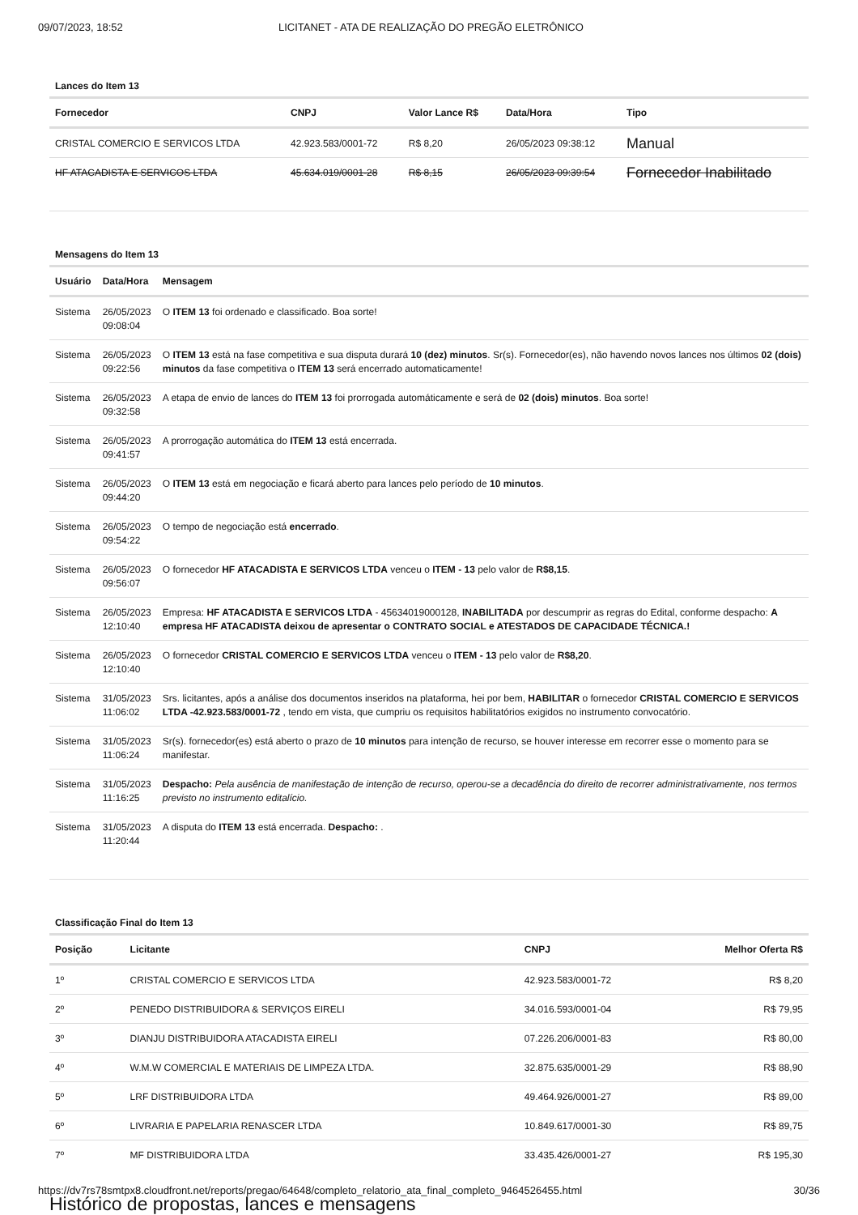09/07/2023, 18:52 LICITANET - ATA DE REALIZAÇÃO DO PREGÃO ELETRÔNICO
Lances do Item 13
| Fornecedor | CNPJ | Valor Lance R$ | Data/Hora | Tipo |
| --- | --- | --- | --- | --- |
| CRISTAL COMERCIO E SERVICOS LTDA | 42.923.583/0001-72 | R$ 8,20 | 26/05/2023 09:38:12 | Manual |
| HF ATACADISTA E SERVICOS LTDA | 45.634.019/0001-28 | R$ 8,15 | 26/05/2023 09:39:54 | Fornecedor Inabilitado |
Mensagens do Item 13
| Usuário | Data/Hora | Mensagem |
| --- | --- | --- |
| Sistema | 26/05/2023 09:08:04 | O ITEM 13 foi ordenado e classificado. Boa sorte! |
| Sistema | 26/05/2023 09:22:56 | O ITEM 13 está na fase competitiva e sua disputa durará 10 (dez) minutos . Sr(s). Fornecedor(es), não havendo novos lances nos últimos 02 (dois) minutos da fase competitiva o ITEM 13 será encerrado automaticamente! |
| Sistema | 26/05/2023 09:32:58 | A etapa de envio de lances do ITEM 13 foi prorrogada automáticamente e será de 02 (dois) minutos . Boa sorte! |
| Sistema | 26/05/2023 09:41:57 | A prorrogação automática do ITEM 13 está encerrada. |
| Sistema | 26/05/2023 09:44:20 | O ITEM 13 está em negociação e ficará aberto para lances pelo período de 10 minutos . |
| Sistema | 26/05/2023 09:54:22 | O tempo de negociação está encerrado . |
| Sistema | 26/05/2023 09:56:07 | O fornecedor HF ATACADISTA E SERVICOS LTDA venceu o ITEM - 13 pelo valor de R$8,15 . |
| Sistema | 26/05/2023 12:10:40 | Empresa: HF ATACADISTA E SERVICOS LTDA - 45634019000128, INABILITADA por descumprir as regras do Edital, conforme despacho: A empresa HF ATACADISTA deixou de apresentar o CONTRATO SOCIAL e ATESTADOS DE CAPACIDADE TÉCNICA.! |
| Sistema | 26/05/2023 12:10:40 | O fornecedor CRISTAL COMERCIO E SERVICOS LTDA venceu o ITEM - 13 pelo valor de R$8,20 . |
| Sistema | 31/05/2023 11:06:02 | Srs. licitantes, após a análise dos documentos inseridos na plataforma, hei por bem, HABILITAR o fornecedor CRISTAL COMERCIO E SERVICOS LTDA -42.923.583/0001-72 , tendo em vista, que cumpriu os requisitos habilitatórios exigidos no instrumento convocatório. |
| Sistema | 31/05/2023 11:06:24 | Sr(s). fornecedor(es) está aberto o prazo de 10 minutos para intenção de recurso, se houver interesse em recorrer esse o momento para se manifestar. |
| Sistema | 31/05/2023 11:16:25 | Despacho: Pela ausência de manifestação de intenção de recurso, operou-se a decadência do direito de recorrer administrativamente, nos termos previsto no instrumento editalício. |
| Sistema | 31/05/2023 11:20:44 | A disputa do ITEM 13 está encerrada. Despacho: . |
Classificação Final do Item 13
| Posição | Licitante | CNPJ | Melhor Oferta R$ |
| --- | --- | --- | --- |
| 1º | CRISTAL COMERCIO E SERVICOS LTDA | 42.923.583/0001-72 | R$ 8,20 |
| 2º | PENEDO DISTRIBUIDORA & SERVIÇOS EIRELI | 34.016.593/0001-04 | R$ 79,95 |
| 3º | DIANJU DISTRIBUIDORA ATACADISTA EIRELI | 07.226.206/0001-83 | R$ 80,00 |
| 4º | W.M.W COMERCIAL E MATERIAIS DE LIMPEZA LTDA. | 32.875.635/0001-29 | R$ 88,90 |
| 5º | LRF DISTRIBUIDORA LTDA | 49.464.926/0001-27 | R$ 89,00 |
| 6º | LIVRARIA E PAPELARIA RENASCER LTDA | 10.849.617/0001-30 | R$ 89,75 |
| 7º | MF DISTRIBUIDORA LTDA | 33.435.426/0001-27 | R$ 195,30 |
Histórico de propostas, lances e mensagens
https://dv7rs78smtpx8.cloudfront.net/reports/pregao/64648/completo_relatorio_ata_final_completo_9464526455.html 30/36